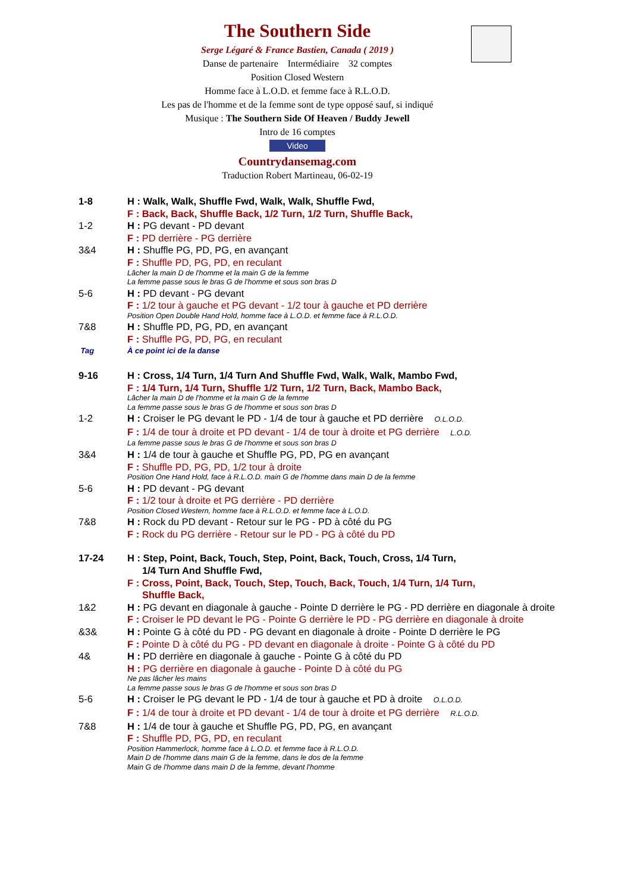The Southern Side
Serge Légaré & France Bastien, Canada ( 2019 )
Danse de partenaire Intermédiaire 32 comptes
Position Closed Western
Homme face à L.O.D. et femme face à R.L.O.D.
Les pas de l'homme et de la femme sont de type opposé sauf, si indiqué
Musique : The Southern Side Of Heaven / Buddy Jewell
Intro de 16 comptes
Video
Countrydansemag.com
Traduction Robert Martineau, 06-02-19
1-8 H : Walk, Walk, Shuffle Fwd, Walk, Walk, Shuffle Fwd,
F : Back, Back, Shuffle Back, 1/2 Turn, 1/2 Turn, Shuffle Back,
1-2 H : PG devant - PD devant
F : PD derrière - PG derrière
3&4 H : Shuffle PG, PD, PG, en avançant
F : Shuffle PD, PG, PD, en reculant
Lâcher la main D de l'homme et la main G de la femme
La femme passe sous le bras G de l'homme et sous son bras D
5-6 H : PD devant - PG devant
F : 1/2 tour à gauche et PG devant - 1/2 tour à gauche et PD derrière
Position Open Double Hand Hold, homme face à L.O.D. et femme face à R.L.O.D.
7&8 H : Shuffle PD, PG, PD, en avançant
F : Shuffle PG, PD, PG, en reculant
Tag À ce point ici de la danse
9-16 H : Cross, 1/4 Turn, 1/4 Turn And Shuffle Fwd, Walk, Walk, Mambo Fwd,
F : 1/4 Turn, 1/4 Turn, Shuffle 1/2 Turn, 1/2 Turn, Back, Mambo Back,
Lâcher la main D de l'homme et la main G de la femme
La femme passe sous le bras G de l'homme et sous son bras D
1-2 H : Croiser le PG devant le PD - 1/4 de tour à gauche et PD derrière O.L.O.D.
F : 1/4 de tour à droite et PD devant - 1/4 de tour à droite et PG derrière L.O.D.
La femme passe sous le bras G de l'homme et sous son bras D
3&4 H : 1/4 de tour à gauche et Shuffle PG, PD, PG en avançant
F : Shuffle PD, PG, PD, 1/2 tour à droite
Position One Hand Hold, face à R.L.O.D. main G de l'homme dans main D de la femme
5-6 H : PD devant - PG devant
F : 1/2 tour à droite et PG derrière - PD derrière
Position Closed Western, homme face à R.L.O.D. et femme face à L.O.D.
7&8 H : Rock du PD devant - Retour sur le PG - PD à côté du PG
F : Rock du PG derrière - Retour sur le PD - PG à côté du PD
17-24 H : Step, Point, Back, Touch, Step, Point, Back, Touch, Cross, 1/4 Turn,
1/4 Turn And Shuffle Fwd,
F : Cross, Point, Back, Touch, Step, Touch, Back, Touch, 1/4 Turn, 1/4 Turn,
Shuffle Back,
1&2 H : PG devant en diagonale à gauche - Pointe D derrière le PG - PD derrière en diagonale à droite
F : Croiser le PD devant le PG - Pointe G derrière le PD - PG derrière en diagonale à droite
&3& H : Pointe G à côté du PD - PG devant en diagonale à droite - Pointe D derrière le PG
F : Pointe D à côté du PG - PD devant en diagonale à droite - Pointe G à côté du PD
4& H : PD derrière en diagonale à gauche - Pointe G à côté du PD
H : PG derrière en diagonale à gauche - Pointe D à côté du PG
Ne pas lâcher les mains
La femme passe sous le bras G de l'homme et sous son bras D
5-6 H : Croiser le PG devant le PD - 1/4 de tour à gauche et PD à droite O.L.O.D.
F : 1/4 de tour à droite et PD devant - 1/4 de tour à droite et PG derrière R.L.O.D.
7&8 H : 1/4 de tour à gauche et Shuffle PG, PD, PG, en avançant
F : Shuffle PD, PG, PD, en reculant
Position Hammerlock, homme face à L.O.D. et femme face à R.L.O.D.
Main D de l'homme dans main G de la femme, dans le dos de la femme
Main G de l'homme dans main D de la femme, devant l'homme